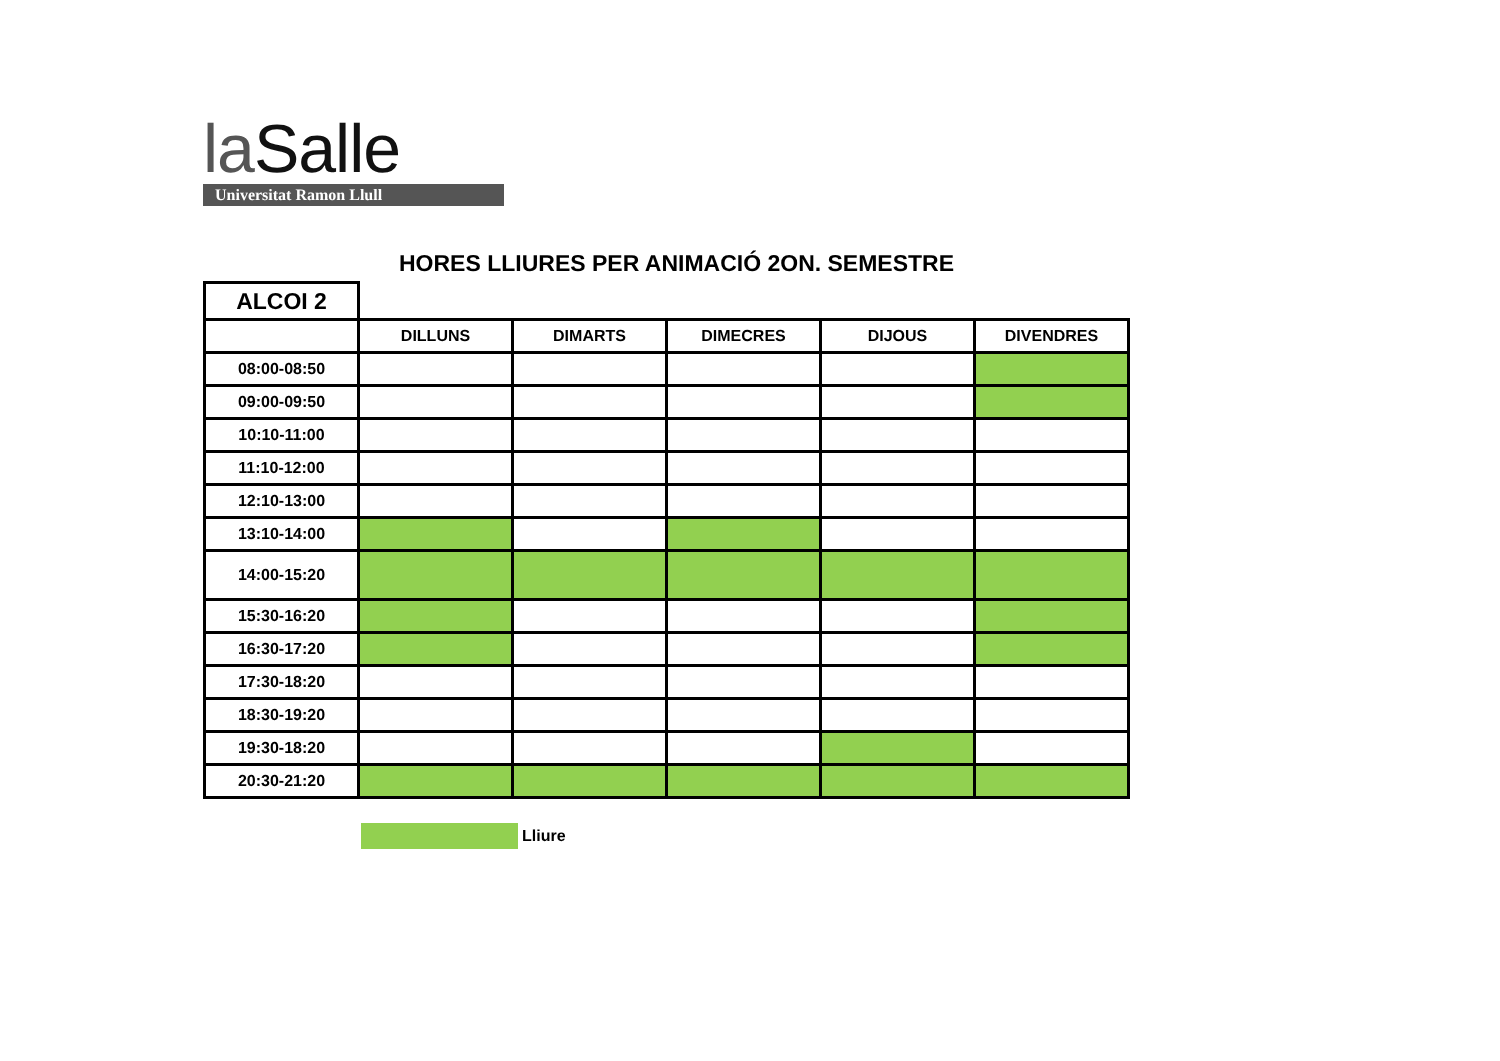la Salle
Universitat Ramon Llull
HORES LLIURES PER ANIMACIÓ 2ON. SEMESTRE
| ALCOI 2 | | | | | |
| --- | --- | --- | --- | --- | --- |
| | DILLUNS | DIMARTS | DIMECRES | DIJOUS | DIVENDRES |
| 08:00-08:50 | | | | | |
| 09:00-09:50 | | | | | |
| 10:10-11:00 | | | | | |
| 11:10-12:00 | | | | | |
| 12:10-13:00 | | | | | |
| 13:10-14:00 | | | | | |
| 14:00-15:20 | | | | | |
| 15:30-16:20 | | | | | |
| 16:30-17:20 | | | | | |
| 17:30-18:20 | | | | | |
| 18:30-19:20 | | | | | |
| 19:30-18:20 | | | | | |
| 20:30-21:20 | | | | | |
Lliure